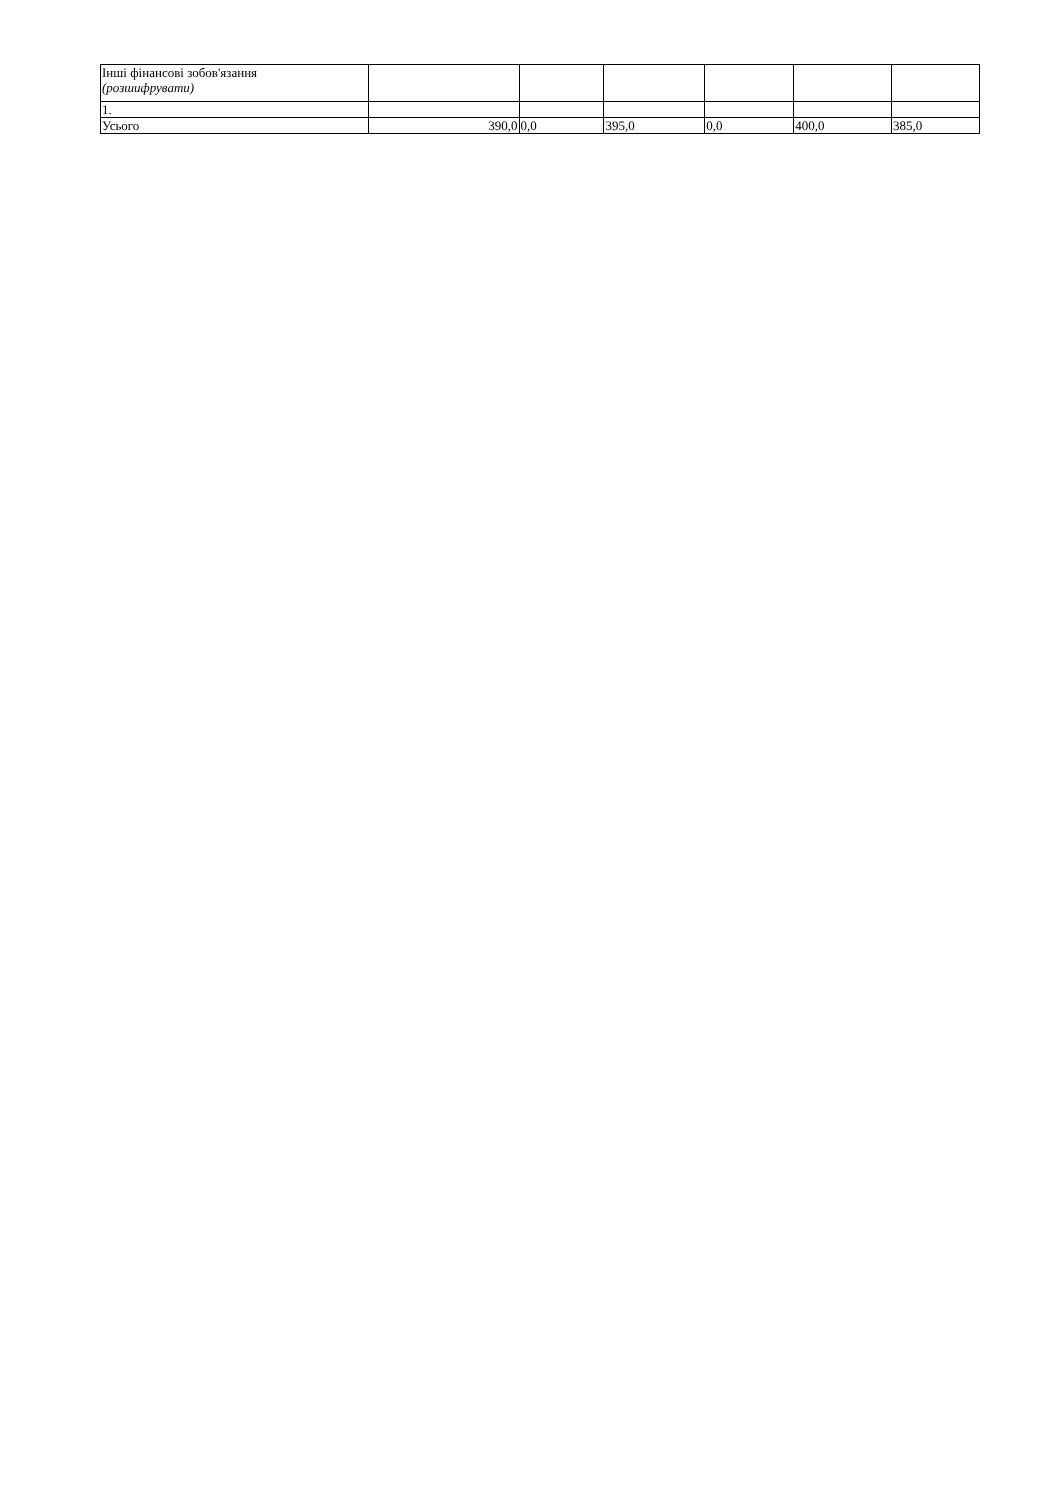| Інші фінансові зобов'язання (розшифрувати) | | | | | | |
| 1. | | | | | | |
| Усього | 390,0 | 0,0 | 395,0 | 0,0 | 400,0 | 385,0 |